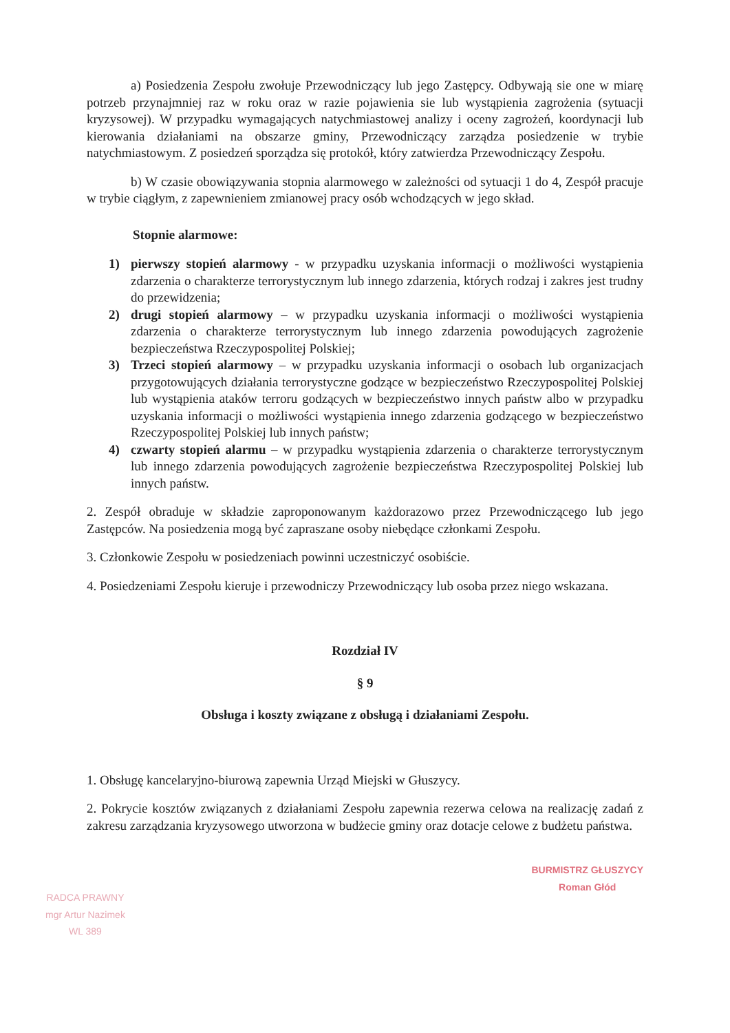a) Posiedzenia Zespołu zwołuje Przewodniczący lub jego Zastępcy. Odbywają sie one w miarę potrzeb przynajmniej raz w roku oraz w razie pojawienia sie lub wystąpienia zagrożenia (sytuacji kryzysowej). W przypadku wymagających natychmiastowej analizy i oceny zagrożeń, koordynacji lub kierowania działaniami na obszarze gminy, Przewodniczący zarządza posiedzenie w trybie natychmiastowym. Z posiedzeń sporządza się protokół, który zatwierdza Przewodniczący Zespołu.
b) W czasie obowiązywania stopnia alarmowego w zależności od sytuacji 1 do 4, Zespół pracuje w trybie ciągłym, z zapewnieniem zmianowej pracy osób wchodzących w jego skład.
Stopnie alarmowe:
1) pierwszy stopień alarmowy - w przypadku uzyskania informacji o możliwości wystąpienia zdarzenia o charakterze terrorystycznym lub innego zdarzenia, których rodzaj i zakres jest trudny do przewidzenia;
2) drugi stopień alarmowy – w przypadku uzyskania informacji o możliwości wystąpienia zdarzenia o charakterze terrorystycznym lub innego zdarzenia powodujących zagrożenie bezpieczeństwa Rzeczypospolitej Polskiej;
3) Trzeci stopień alarmowy – w przypadku uzyskania informacji o osobach lub organizacjach przygotowujących działania terrorystyczne godzące w bezpieczeństwo Rzeczypospolitej Polskiej lub wystąpienia ataków terroru godzących w bezpieczeństwo innych państw albo w przypadku uzyskania informacji o możliwości wystąpienia innego zdarzenia godzącego w bezpieczeństwo Rzeczypospolitej Polskiej lub innych państw;
4) czwarty stopień alarmu – w przypadku wystąpienia zdarzenia o charakterze terrorystycznym lub innego zdarzenia powodujących zagrożenie bezpieczeństwa Rzeczypospolitej Polskiej lub innych państw.
2. Zespół obraduje w składzie zaproponowanym każdorazowo przez Przewodniczącego lub jego Zastępców. Na posiedzenia mogą być zapraszane osoby niebędące członkami Zespołu.
3. Członkowie Zespołu w posiedzeniach powinni uczestniczyć osobiście.
4. Posiedzeniami Zespołu kieruje i przewodniczy Przewodniczący lub osoba przez niego wskazana.
Rozdział IV
§ 9
Obsługa i koszty związane z obsługą i działaniami Zespołu.
1. Obsługę kancelaryjno-biurową zapewnia Urząd Miejski w Głuszycy.
2. Pokrycie kosztów związanych z działaniami Zespołu zapewnia rezerwa celowa na realizację zadań z zakresu zarządzania kryzysowego utworzona w budżecie gminy oraz dotacje celowe z budżetu państwa.
RADCA PRAWNY
mgr Artur Nazimek
WL 389
BURMISTRZ GŁUSZYCY
Roman Głód